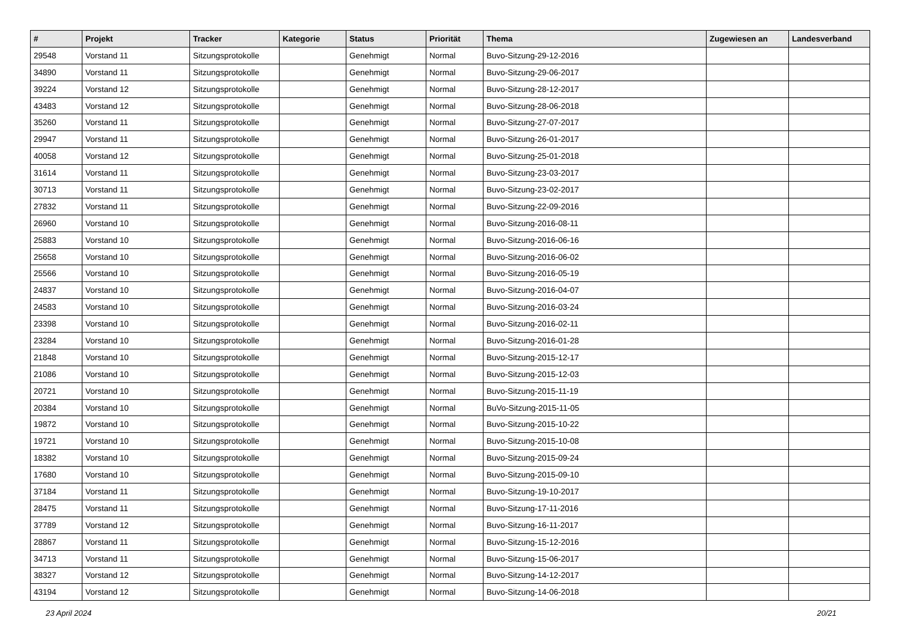| # | Projekt | Tracker | Kategorie | Status | Priorität | Thema | Zugewiesen an | Landesverband |
| --- | --- | --- | --- | --- | --- | --- | --- | --- |
| 29548 | Vorstand 11 | Sitzungsprotokolle | | Genehmigt | Normal | Buvo-Sitzung-29-12-2016 | | |
| 34890 | Vorstand 11 | Sitzungsprotokolle | | Genehmigt | Normal | Buvo-Sitzung-29-06-2017 | | |
| 39224 | Vorstand 12 | Sitzungsprotokolle | | Genehmigt | Normal | Buvo-Sitzung-28-12-2017 | | |
| 43483 | Vorstand 12 | Sitzungsprotokolle | | Genehmigt | Normal | Buvo-Sitzung-28-06-2018 | | |
| 35260 | Vorstand 11 | Sitzungsprotokolle | | Genehmigt | Normal | Buvo-Sitzung-27-07-2017 | | |
| 29947 | Vorstand 11 | Sitzungsprotokolle | | Genehmigt | Normal | Buvo-Sitzung-26-01-2017 | | |
| 40058 | Vorstand 12 | Sitzungsprotokolle | | Genehmigt | Normal | Buvo-Sitzung-25-01-2018 | | |
| 31614 | Vorstand 11 | Sitzungsprotokolle | | Genehmigt | Normal | Buvo-Sitzung-23-03-2017 | | |
| 30713 | Vorstand 11 | Sitzungsprotokolle | | Genehmigt | Normal | Buvo-Sitzung-23-02-2017 | | |
| 27832 | Vorstand 11 | Sitzungsprotokolle | | Genehmigt | Normal | Buvo-Sitzung-22-09-2016 | | |
| 26960 | Vorstand 10 | Sitzungsprotokolle | | Genehmigt | Normal | Buvo-Sitzung-2016-08-11 | | |
| 25883 | Vorstand 10 | Sitzungsprotokolle | | Genehmigt | Normal | Buvo-Sitzung-2016-06-16 | | |
| 25658 | Vorstand 10 | Sitzungsprotokolle | | Genehmigt | Normal | Buvo-Sitzung-2016-06-02 | | |
| 25566 | Vorstand 10 | Sitzungsprotokolle | | Genehmigt | Normal | Buvo-Sitzung-2016-05-19 | | |
| 24837 | Vorstand 10 | Sitzungsprotokolle | | Genehmigt | Normal | Buvo-Sitzung-2016-04-07 | | |
| 24583 | Vorstand 10 | Sitzungsprotokolle | | Genehmigt | Normal | Buvo-Sitzung-2016-03-24 | | |
| 23398 | Vorstand 10 | Sitzungsprotokolle | | Genehmigt | Normal | Buvo-Sitzung-2016-02-11 | | |
| 23284 | Vorstand 10 | Sitzungsprotokolle | | Genehmigt | Normal | Buvo-Sitzung-2016-01-28 | | |
| 21848 | Vorstand 10 | Sitzungsprotokolle | | Genehmigt | Normal | Buvo-Sitzung-2015-12-17 | | |
| 21086 | Vorstand 10 | Sitzungsprotokolle | | Genehmigt | Normal | Buvo-Sitzung-2015-12-03 | | |
| 20721 | Vorstand 10 | Sitzungsprotokolle | | Genehmigt | Normal | Buvo-Sitzung-2015-11-19 | | |
| 20384 | Vorstand 10 | Sitzungsprotokolle | | Genehmigt | Normal | BuVo-Sitzung-2015-11-05 | | |
| 19872 | Vorstand 10 | Sitzungsprotokolle | | Genehmigt | Normal | Buvo-Sitzung-2015-10-22 | | |
| 19721 | Vorstand 10 | Sitzungsprotokolle | | Genehmigt | Normal | Buvo-Sitzung-2015-10-08 | | |
| 18382 | Vorstand 10 | Sitzungsprotokolle | | Genehmigt | Normal | Buvo-Sitzung-2015-09-24 | | |
| 17680 | Vorstand 10 | Sitzungsprotokolle | | Genehmigt | Normal | Buvo-Sitzung-2015-09-10 | | |
| 37184 | Vorstand 11 | Sitzungsprotokolle | | Genehmigt | Normal | Buvo-Sitzung-19-10-2017 | | |
| 28475 | Vorstand 11 | Sitzungsprotokolle | | Genehmigt | Normal | Buvo-Sitzung-17-11-2016 | | |
| 37789 | Vorstand 12 | Sitzungsprotokolle | | Genehmigt | Normal | Buvo-Sitzung-16-11-2017 | | |
| 28867 | Vorstand 11 | Sitzungsprotokolle | | Genehmigt | Normal | Buvo-Sitzung-15-12-2016 | | |
| 34713 | Vorstand 11 | Sitzungsprotokolle | | Genehmigt | Normal | Buvo-Sitzung-15-06-2017 | | |
| 38327 | Vorstand 12 | Sitzungsprotokolle | | Genehmigt | Normal | Buvo-Sitzung-14-12-2017 | | |
| 43194 | Vorstand 12 | Sitzungsprotokolle | | Genehmigt | Normal | Buvo-Sitzung-14-06-2018 | | |
23 April 2024 20/21